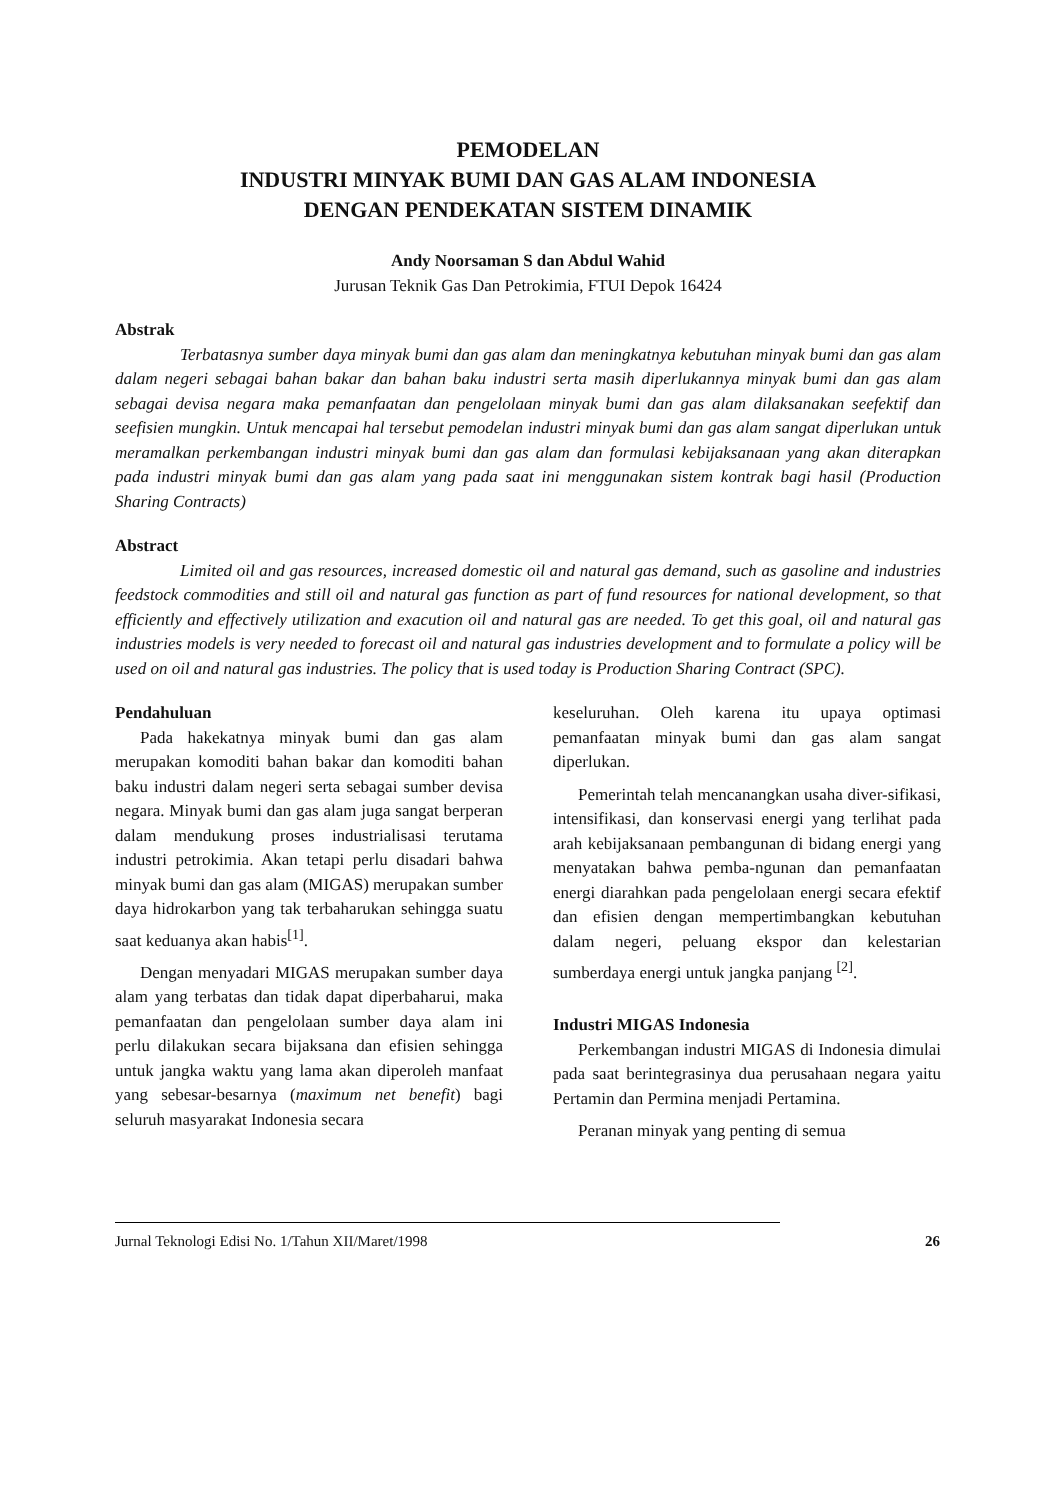PEMODELAN
INDUSTRI MINYAK BUMI DAN GAS ALAM INDONESIA
DENGAN PENDEKATAN SISTEM DINAMIK
Andy Noorsaman S dan Abdul Wahid
Jurusan Teknik Gas Dan Petrokimia, FTUI Depok 16424
Abstrak
Terbatasnya sumber daya minyak bumi dan gas alam dan meningkatnya kebutuhan minyak bumi dan gas alam dalam negeri sebagai bahan bakar dan bahan baku industri serta masih diperlukannya minyak bumi dan gas alam sebagai devisa negara maka pemanfaatan dan pengelolaan minyak bumi dan gas alam dilaksanakan seefektif dan seefisien mungkin. Untuk mencapai hal tersebut pemodelan industri minyak bumi dan gas alam sangat diperlukan untuk meramalkan perkembangan industri minyak bumi dan gas alam dan formulasi kebijaksanaan yang akan diterapkan pada industri minyak bumi dan gas alam yang pada saat ini menggunakan sistem kontrak bagi hasil (Production Sharing Contracts)
Abstract
Limited oil and gas resources, increased domestic oil and natural gas demand, such as gasoline and industries feedstock commodities and still oil and natural gas function as part of fund resources for national development, so that efficiently and effectively utilization and exacution oil and natural gas are needed. To get this goal, oil and natural gas industries models is very needed to forecast oil and natural gas industries development and to formulate a policy will be used on oil and natural gas industries. The policy that is used today is Production Sharing Contract (SPC).
Pendahuluan
Pada hakekatnya minyak bumi dan gas alam merupakan komoditi bahan bakar dan komoditi bahan baku industri dalam negeri serta sebagai sumber devisa negara. Minyak bumi dan gas alam juga sangat berperan dalam mendukung proses industrialisasi terutama industri petrokimia. Akan tetapi perlu disadari bahwa minyak bumi dan gas alam (MIGAS) merupakan sumber daya hidrokarbon yang tak terbaharukan sehingga suatu saat keduanya akan habis<sup>[1]</sup>.
Dengan menyadari MIGAS merupakan sumber daya alam yang terbatas dan tidak dapat diperbaharui, maka pemanfaatan dan pengelolaan sumber daya alam ini perlu dilakukan secara bijaksana dan efisien sehingga untuk jangka waktu yang lama akan diperoleh manfaat yang sebesar-besarnya (maximum net benefit) bagi seluruh masyarakat Indonesia secara
keseluruhan. Oleh karena itu upaya optimasi pemanfaatan minyak bumi dan gas alam sangat diperlukan.
Pemerintah telah mencanangkan usaha diver-sifikasi, intensifikasi, dan konservasi energi yang terlihat pada arah kebijaksanaan pembangunan di bidang energi yang menyatakan bahwa pemba-ngunan dan pemanfaatan energi diarahkan pada pengelolaan energi secara efektif dan efisien dengan mempertimbangkan kebutuhan dalam negeri, peluang ekspor dan kelestarian sumberdaya energi untuk jangka panjang <sup>[2]</sup>.
Industri MIGAS Indonesia
Perkembangan industri MIGAS di Indonesia dimulai pada saat berintegrasinya dua perusahaan negara yaitu Pertamin dan Permina menjadi Pertamina.
Peranan minyak yang penting di semua
Jurnal Teknologi Edisi No. 1/Tahun XII/Maret/1998 26